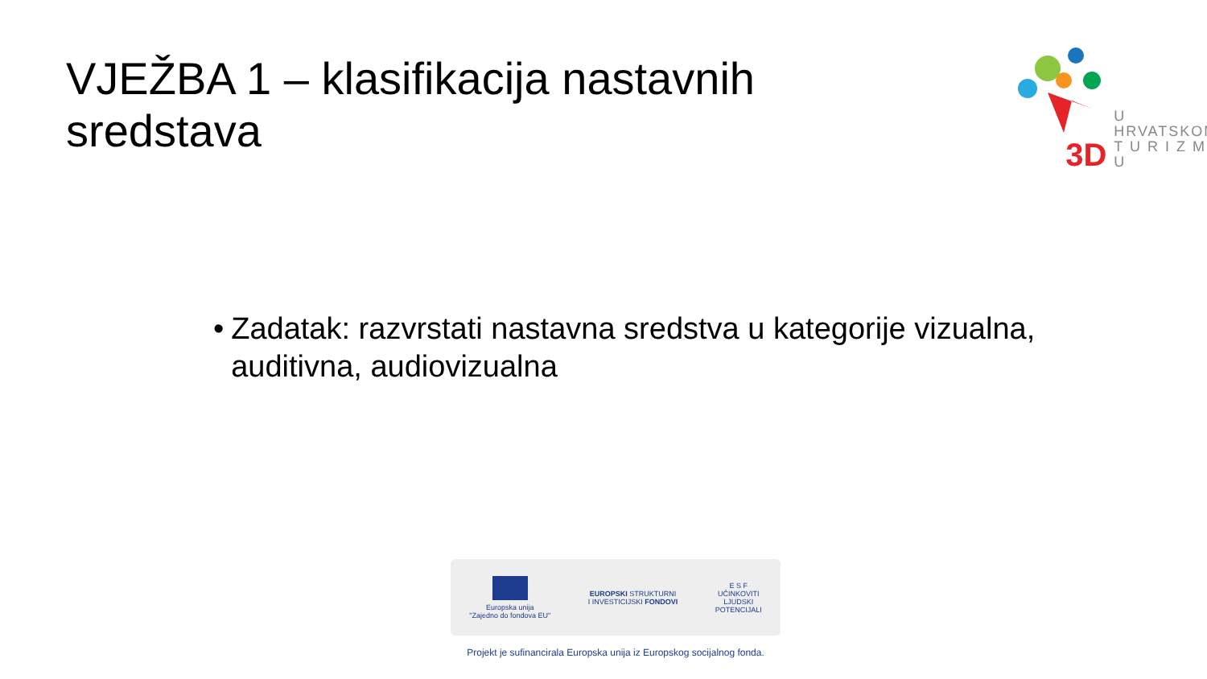VJEŽBA 1 – klasifikacija nastavnih sredstava
3D
U HRVATSKOM
T U R I Z M U
• Zadatak: razvrstati nastavna sredstva u kategorije vizualna, auditivna, audiovizualna
Europska unija
"Zajedno do fondova EU"
EUROPSKI STRUKTURNI
I INVESTICIJSKI FONDOVI
E S F
UČINKOVITI
LJUDSKI
POTENCIJALI
Projekt je sufinancirala Europska unija iz Europskog socijalnog fonda.